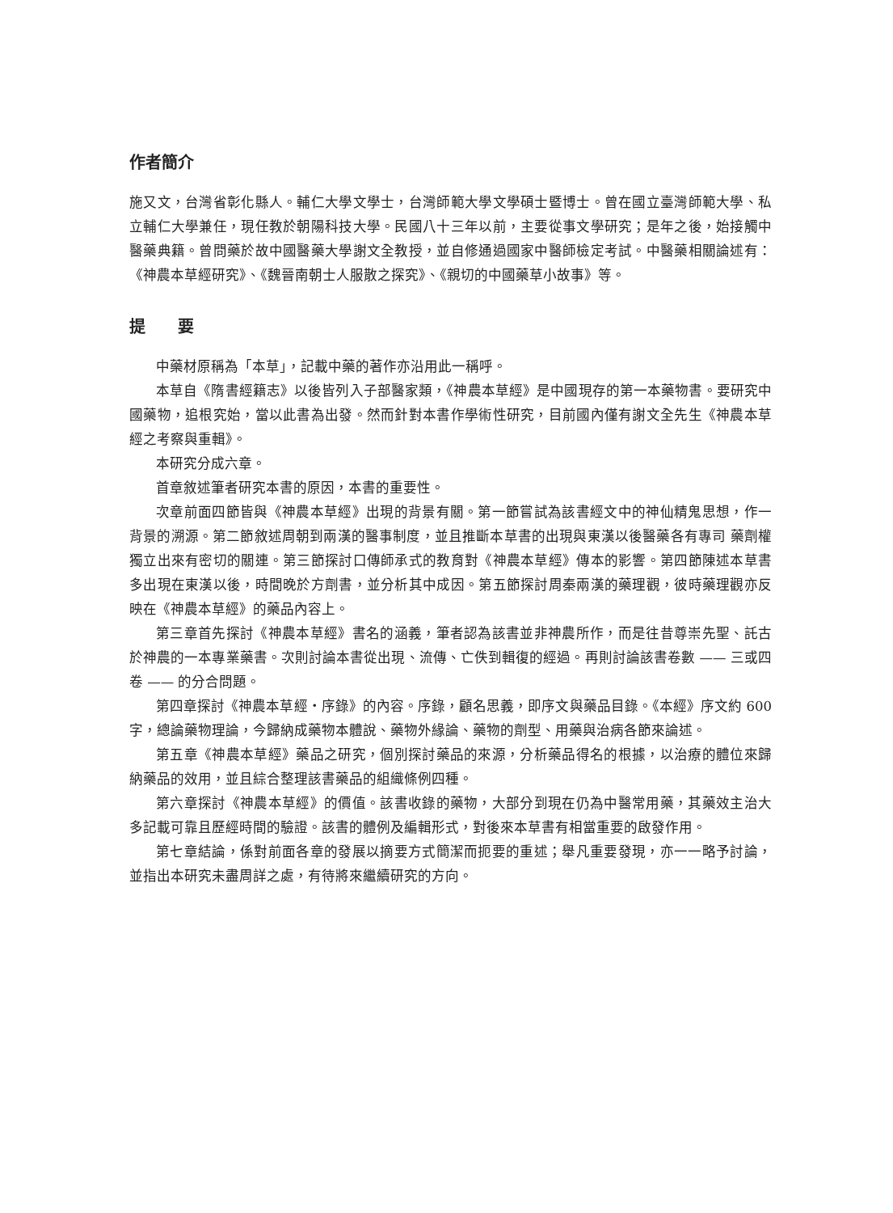作者簡介
施又文，台灣省彰化縣人。輔仁大學文學士，台灣師範大學文學碩士暨博士。曾在國立臺灣師範大學、私立輔仁大學兼任，現任教於朝陽科技大學。民國八十三年以前，主要從事文學研究；是年之後，始接觸中醫藥典籍。曾問藥於故中國醫藥大學謝文全教授，並自修通過國家中醫師檢定考試。中醫藥相關論述有：《神農本草經研究》、《魏晉南朝士人服散之探究》、《親切的中國藥草小故事》等。
提　　要
中藥材原稱為「本草」，記載中藥的著作亦沿用此一稱呼。
本草自《隋書經籍志》以後皆列入子部醫家類，《神農本草經》是中國現存的第一本藥物書。要研究中國藥物，追根究始，當以此書為出發。然而針對本書作學術性研究，目前國內僅有謝文全先生《神農本草經之考察與重輯》。
本研究分成六章。
首章敘述筆者研究本書的原因，本書的重要性。
次章前面四節皆與《神農本草經》出現的背景有關。第一節嘗試為該書經文中的神仙精鬼思想，作一背景的溯源。第二節敘述周朝到兩漢的醫事制度，並且推斷本草書的出現與東漢以後醫藥各有專司 藥劑權獨立出來有密切的關連。第三節探討口傳師承式的教育對《神農本草經》傳本的影響。第四節陳述本草書多出現在東漢以後，時間晚於方劑書，並分析其中成因。第五節探討周秦兩漢的藥理觀，彼時藥理觀亦反映在《神農本草經》的藥品內容上。
第三章首先探討《神農本草經》書名的涵義，筆者認為該書並非神農所作，而是往昔尊崇先聖、託古於神農的一本專業藥書。次則討論本書從出現、流傳、亡佚到輯復的經過。再則討論該書卷數 —— 三或四卷 —— 的分合問題。
第四章探討《神農本草經・序錄》的內容。序錄，顧名思義，即序文與藥品目錄。《本經》序文約 600 字，總論藥物理論，今歸納成藥物本體說、藥物外緣論、藥物的劑型、用藥與治病各節來論述。
第五章《神農本草經》藥品之研究，個別探討藥品的來源，分析藥品得名的根據，以治療的體位來歸納藥品的效用，並且綜合整理該書藥品的組織條例四種。
第六章探討《神農本草經》的價值。該書收錄的藥物，大部分到現在仍為中醫常用藥，其藥效主治大多記載可靠且歷經時間的驗證。該書的體例及編輯形式，對後來本草書有相當重要的啟發作用。
第七章結論，係對前面各章的發展以摘要方式簡潔而扼要的重述；舉凡重要發現，亦一一略予討論，並指出本研究未盡周詳之處，有待將來繼續研究的方向。